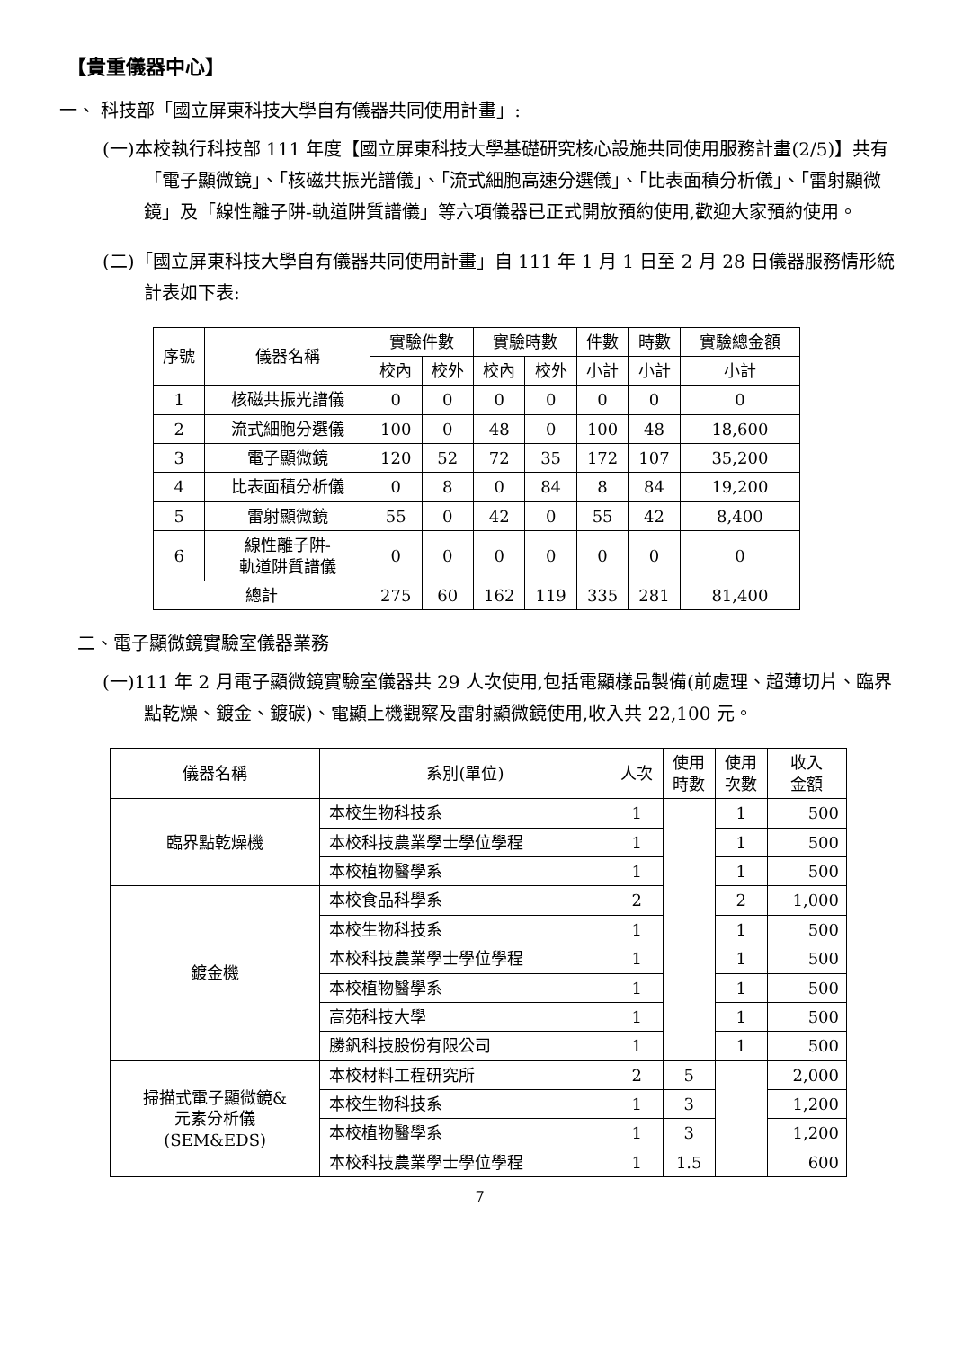【貴重儀器中心】
一、 科技部「國立屏東科技大學自有儀器共同使用計畫」:
(一)本校執行科技部 111 年度【國立屏東科技大學基礎研究核心設施共同使用服務計畫(2/5)】共有「電子顯微鏡」、「核磁共振光譜儀」、「流式細胞高速分選儀」、「比表面積分析儀」、「雷射顯微鏡」及「線性離子阱-軌道阱質譜儀」等六項儀器已正式開放預約使用,歡迎大家預約使用。
(二)「國立屏東科技大學自有儀器共同使用計畫」自 111 年 1 月 1 日至 2 月 28 日儀器服務情形統計表如下表:
| 序號 | 儀器名稱 | 實驗件數 | | 實驗時數 | | 件數 | 時數 | 實驗總金額 |
| --- | --- | --- | --- | --- | --- | --- | --- | --- |
| | | 校內 | 校外 | 校內 | 校外 | 小計 | 小計 | 小計 |
| 1 | 核磁共振光譜儀 | 0 | 0 | 0 | 0 | 0 | 0 | 0 |
| 2 | 流式細胞分選儀 | 100 | 0 | 48 | 0 | 100 | 48 | 18,600 |
| 3 | 電子顯微鏡 | 120 | 52 | 72 | 35 | 172 | 107 | 35,200 |
| 4 | 比表面積分析儀 | 0 | 8 | 0 | 84 | 8 | 84 | 19,200 |
| 5 | 雷射顯微鏡 | 55 | 0 | 42 | 0 | 55 | 42 | 8,400 |
| 6 | 線性離子阱- 軌道阱質譜儀 | 0 | 0 | 0 | 0 | 0 | 0 | 0 |
| 總計 | | 275 | 60 | 162 | 119 | 335 | 281 | 81,400 |
二、電子顯微鏡實驗室儀器業務
(一)111 年 2 月電子顯微鏡實驗室儀器共 29 人次使用,包括電顯樣品製備(前處理、超薄切片、臨界點乾燥、鍍金、鍍碳)、電顯上機觀察及雷射顯微鏡使用,收入共 22,100 元。
| 儀器名稱 | 系別(單位) | 人次 | 使用 時數 | 使用 次數 | 收入 金額 |
| --- | --- | --- | --- | --- | --- |
| 臨界點乾燥機 | 本校生物科技系 | 1 | | 1 | 500 |
| | 本校科技農業學士學位學程 | 1 | | 1 | 500 |
| | 本校植物醫學系 | 1 | | 1 | 500 |
| 鍍金機 | 本校食品科學系 | 2 | | 2 | 1,000 |
| | 本校生物科技系 | 1 | | 1 | 500 |
| | 本校科技農業學士學位學程 | 1 | | 1 | 500 |
| | 本校植物醫學系 | 1 | | 1 | 500 |
| | 高苑科技大學 | 1 | | 1 | 500 |
| | 勝釩科技股份有限公司 | 1 | | 1 | 500 |
| 掃描式電子顯微鏡& 元素分析儀 (SEM&EDS) | 本校材料工程研究所 | 2 | 5 | | 2,000 |
| | 本校生物科技系 | 1 | 3 | | 1,200 |
| | 本校植物醫學系 | 1 | 3 | | 1,200 |
| | 本校科技農業學士學位學程 | 1 | 1.5 | | 600 |
7